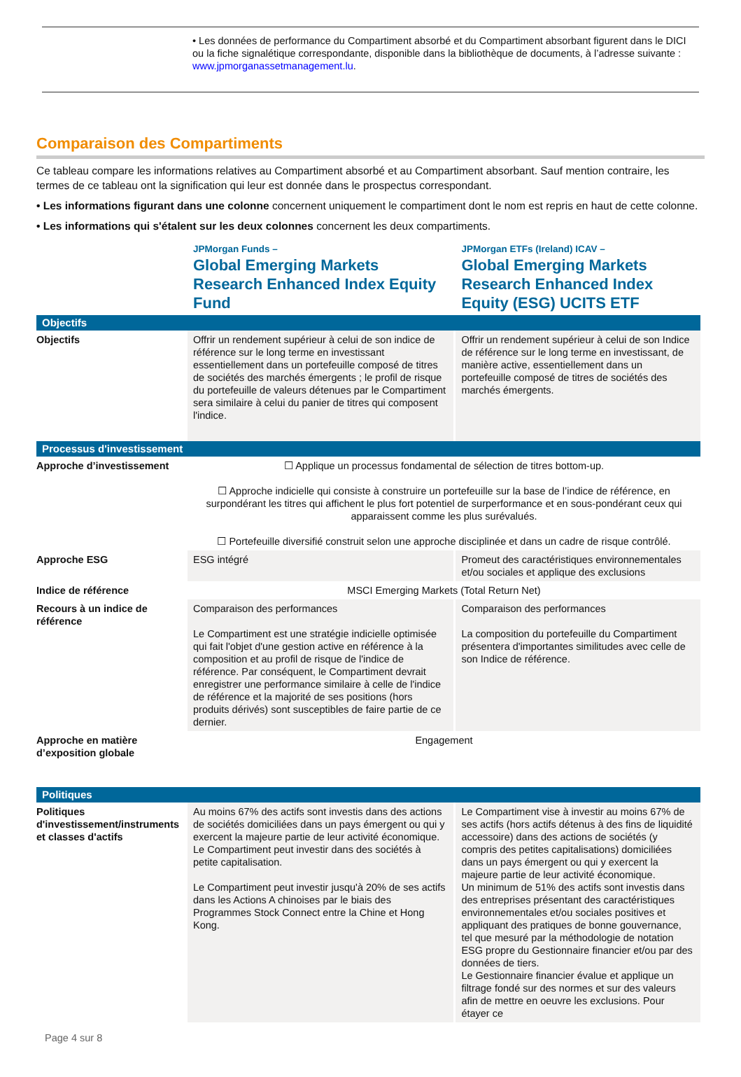• Les données de performance du Compartiment absorbé et du Compartiment absorbant figurent dans le DICI ou la fiche signalétique correspondante, disponible dans la bibliothèque de documents, à l’adresse suivante : www.jpmorganassetmanagement.lu.
Comparaison des Compartiments
Ce tableau compare les informations relatives au Compartiment absorbé et au Compartiment absorbant. Sauf mention contraire, les termes de ce tableau ont la signification qui leur est donnée dans le prospectus correspondant.
• Les informations figurant dans une colonne concernent uniquement le compartiment dont le nom est repris en haut de cette colonne.
• Les informations qui s'étalent sur les deux colonnes concernent les deux compartiments.
| | JPMorgan Funds – Global Emerging Markets Research Enhanced Index Equity Fund | JPMorgan ETFs (Ireland) ICAV – Global Emerging Markets Research Enhanced Index Equity (ESG) UCITS ETF |
| Objectifs | | |
| Objectifs | Offrir un rendement supérieur à celui de son indice de référence sur le long terme en investissant essentiellement dans un portefeuille composé de titres de sociétés des marchés émergents ; le profil de risque du portefeuille de valeurs détenues par le Compartiment sera similaire à celui du panier de titres qui composent l'indice. | Offrir un rendement supérieur à celui de son Indice de référence sur le long terme en investissant, de manière active, essentiellement dans un portefeuille composé de titres de sociétés des marchés émergents. |
| Processus d'investissement | | |
| Approche d’investissement | ☐ Applique un processus fondamental de sélection de titres bottom-up. ☐ Approche indicielle qui consiste à construire un portefeuille sur la base de l’indice de référence, en surpondérant les titres qui affichent le plus fort potentiel de surperformance et en sous-pondérant ceux qui apparaissent comme les plus surévalués. ☐ Portefeuille diversifié construit selon une approche disciplinée et dans un cadre de risque contrôlé. | |
| Approche ESG | ESG intégré | Promeut des caractéristiques environnementales et/ou sociales et applique des exclusions |
| Indice de référence | MSCI Emerging Markets (Total Return Net) | |
| Recours à un indice de référence | Comparaison des performances Le Compartiment est une stratégie indicielle optimisée qui fait l'objet d'une gestion active en référence à la composition et au profil de risque de l'indice de référence. Par conséquent, le Compartiment devrait enregistrer une performance similaire à celle de l'indice de référence et la majorité de ses positions (hors produits dérivés) sont susceptibles de faire partie de ce dernier. | Comparaison des performances La composition du portefeuille du Compartiment présentera d'importantes similitudes avec celle de son Indice de référence. |
| Approche en matière d’exposition globale | Engagement | |
| Politiques | | |
| Politiques d'investissement/instruments et classes d'actifs | Au moins 67% des actifs sont investis dans des actions de sociétés domiciliées dans un pays émergent ou qui y exercent la majeure partie de leur activité économique. Le Compartiment peut investir dans des sociétés à petite capitalisation. Le Compartiment peut investir jusqu'à 20% de ses actifs dans les Actions A chinoises par le biais des Programmes Stock Connect entre la Chine et Hong Kong. | Le Compartiment vise à investir au moins 67% de ses actifs (hors actifs détenus à des fins de liquidité accessoire) dans des actions de sociétés (y compris des petites capitalisations) domiciliées dans un pays émergent ou qui y exercent la majeure partie de leur activité économique. Un minimum de 51% des actifs sont investis dans des entreprises présentant des caractéristiques environnementales et/ou sociales positives et appliquant des pratiques de bonne gouvernance, tel que mesuré par la méthodologie de notation ESG propre du Gestionnaire financier et/ou par des données de tiers. Le Gestionnaire financier évalue et applique un filtrage fondé sur des normes et sur des valeurs afin de mettre en oeuvre les exclusions. Pour étayer ce |
Page 4 sur 8